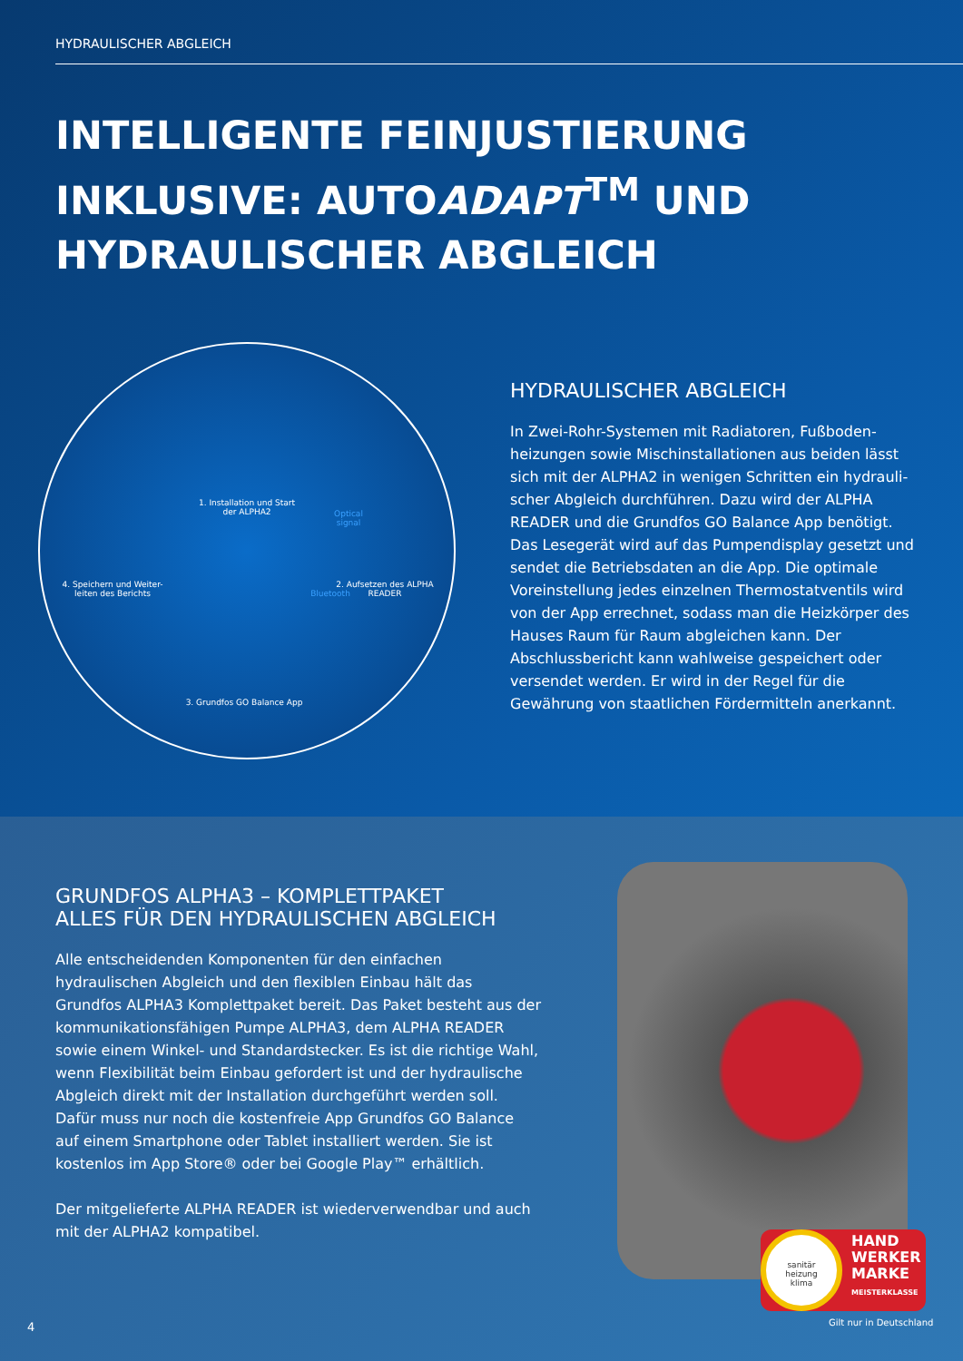HYDRAULISCHER ABGLEICH
INTELLIGENTE FEINJUSTIERUNG
INKLUSIVE: AUTOADAPT<sup>TM</sup> UND
HYDRAULISCHER ABGLEICH
1. Installation und Start der ALPHA2
Optical signal
2. Aufsetzen des ALPHA READER
Bluetooth
4. Speichern und Weiter-leiten des Berichts
3. Grundfos GO Balance App
HYDRAULISCHER ABGLEICH
In Zwei-Rohr-Systemen mit Radiatoren, Fußboden­heizungen sowie Mischinstallationen aus beiden lässt sich mit der ALPHA2 in wenigen Schritten ein hydrauli­scher Abgleich durchführen. Dazu wird der ALPHA READER und die Grundfos GO Balance App benötigt. Das Lesegerät wird auf das Pumpendisplay gesetzt und sendet die Betriebsdaten an die App. Die optimale Voreinstellung jedes einzelnen Thermostatventils wird von der App errechnet, sodass man die Heizkörper des Hauses Raum für Raum abgleichen kann. Der Abschluss­bericht kann wahlweise gespeichert oder versendet werden. Er wird in der Regel für die Gewährung von staatlichen Fördermitteln anerkannt.
GRUNDFOS ALPHA3 – KOMPLETTPAKET
ALLES FÜR DEN HYDRAULISCHEN ABGLEICH
Alle entscheidenden Komponenten für den einfachen hydraulischen Abgleich und den flexiblen Einbau hält das Grundfos ALPHA3 Komplettpaket bereit. Das Paket besteht aus der kommunikations­fähigen Pumpe ALPHA3, dem ALPHA READER sowie einem Winkel- und Standardstecker. Es ist die richtige Wahl, wenn Flexibilität beim Einbau gefordert ist und der hydraulische Abgleich direkt mit der Installation durchgeführt werden soll. Dafür muss nur noch die kostenfreie App Grundfos GO Balance auf einem Smartphone oder Tablet installiert werden. Sie ist kostenlos im App Store® oder bei Google Play™ erhältlich.
Der mitgelieferte ALPHA READER ist wiederverwendbar und auch mit der ALPHA2 kompatibel.
HAND
WERKER
MARKE
MEISTERKLASSE
sanitär
heizung
klima
4 Gilt nur in Deutschland